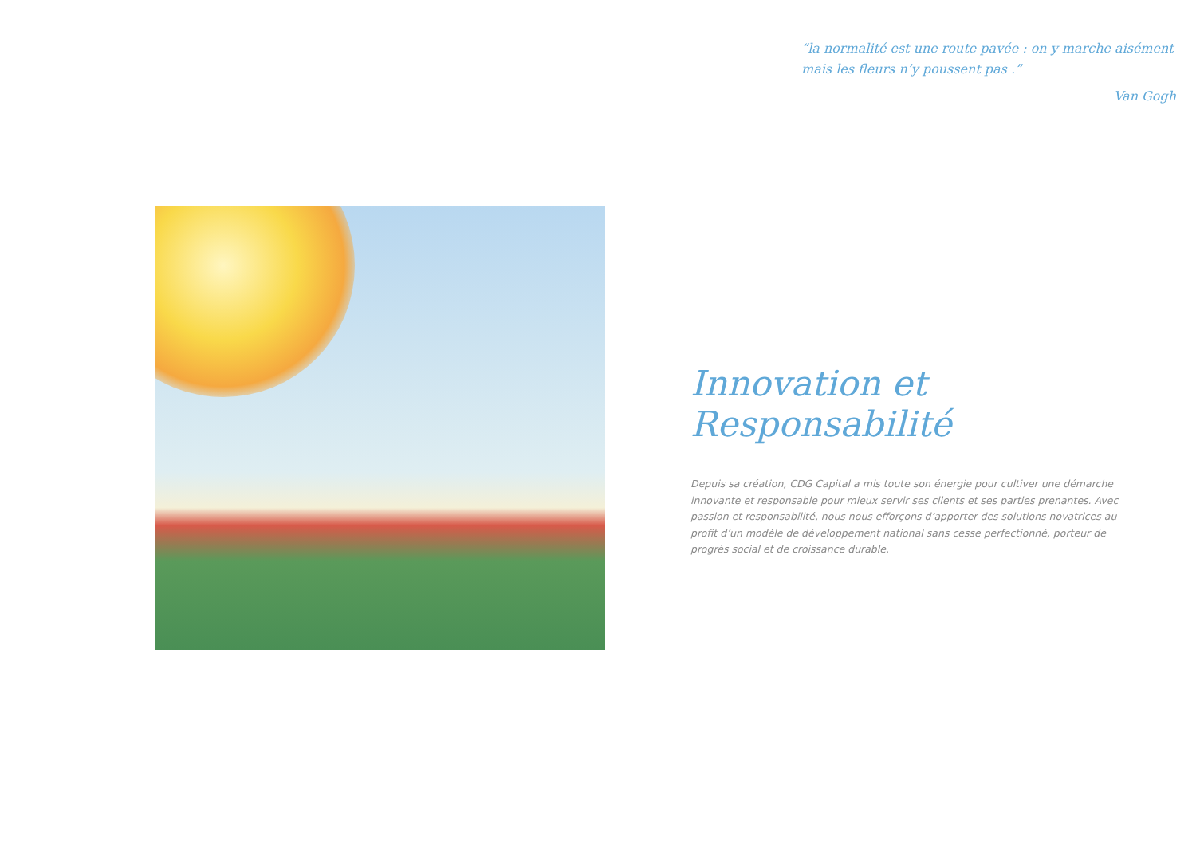“la normalité est une route pavée : on y marche aisément mais les fleurs n’y poussent pas .”
Van Gogh
Innovation et Responsabilité
Depuis sa création, CDG Capital a mis toute son énergie pour cultiver une démarche innovante et responsable pour mieux servir ses clients et ses parties prenantes. Avec passion et responsabilité, nous nous efforçons d’apporter des solutions novatrices au profit d’un modèle de développement national sans cesse perfectionné, porteur de progrès social et de croissance durable.